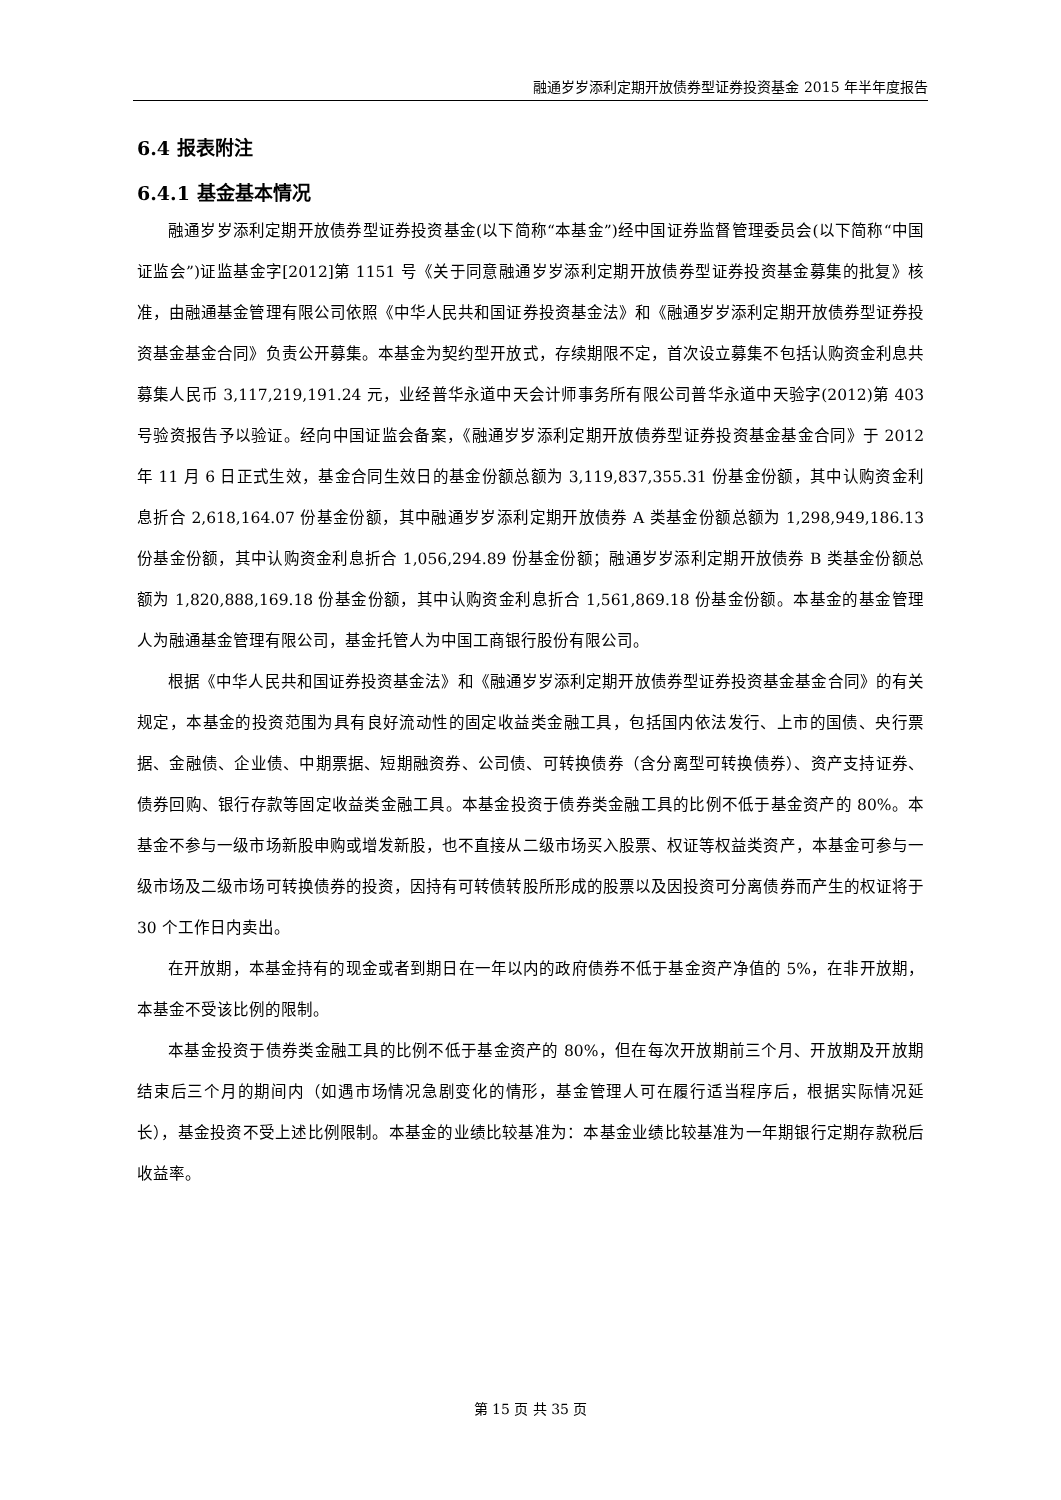融通岁岁添利定期开放债券型证券投资基金 2015 年半年度报告
6.4 报表附注
6.4.1 基金基本情况
融通岁岁添利定期开放债券型证券投资基金(以下简称“本基金”)经中国证券监督管理委员会(以下简称“中国证监会”)证监基金字[2012]第 1151 号《关于同意融通岁岁添利定期开放债券型证券投资基金募集的批复》核准，由融通基金管理有限公司依照《中华人民共和国证券投资基金法》和《融通岁岁添利定期开放债券型证券投资基金基金合同》负责公开募集。本基金为契约型开放式，存续期限不定，首次设立募集不包括认购资金利息共募集人民币 3,117,219,191.24 元，业经普华永道中天会计师事务所有限公司普华永道中天验字(2012)第 403 号验资报告予以验证。经向中国证监会备案，《融通岁岁添利定期开放债券型证券投资基金基金合同》于 2012 年 11 月 6 日正式生效，基金合同生效日的基金份额总额为 3,119,837,355.31 份基金份额，其中认购资金利息折合 2,618,164.07 份基金份额，其中融通岁岁添利定期开放债券 A 类基金份额总额为 1,298,949,186.13 份基金份额，其中认购资金利息折合 1,056,294.89 份基金份额；融通岁岁添利定期开放债券 B 类基金份额总额为 1,820,888,169.18 份基金份额，其中认购资金利息折合 1,561,869.18 份基金份额。本基金的基金管理人为融通基金管理有限公司，基金托管人为中国工商银行股份有限公司。
根据《中华人民共和国证券投资基金法》和《融通岁岁添利定期开放债券型证券投资基金基金合同》的有关规定，本基金的投资范围为具有良好流动性的固定收益类金融工具，包括国内依法发行、上市的国债、央行票据、金融债、企业债、中期票据、短期融资券、公司债、可转换债券（含分离型可转换债券）、资产支持证券、债券回购、银行存款等固定收益类金融工具。本基金投资于债券类金融工具的比例不低于基金资产的 80%。本基金不参与一级市场新股申购或增发新股，也不直接从二级市场买入股票、权证等权益类资产，本基金可参与一级市场及二级市场可转换债券的投资，因持有可转债转股所形成的股票以及因投资可分离债券而产生的权证将于 30 个工作日内卖出。
在开放期，本基金持有的现金或者到期日在一年以内的政府债券不低于基金资产净值的 5%，在非开放期，本基金不受该比例的限制。
本基金投资于债券类金融工具的比例不低于基金资产的 80%，但在每次开放期前三个月、开放期及开放期结束后三个月的期间内（如遇市场情况急剧变化的情形，基金管理人可在履行适当程序后，根据实际情况延长），基金投资不受上述比例限制。本基金的业绩比较基准为：本基金业绩比较基准为一年期银行定期存款税后收益率。
第 15 页 共 35 页